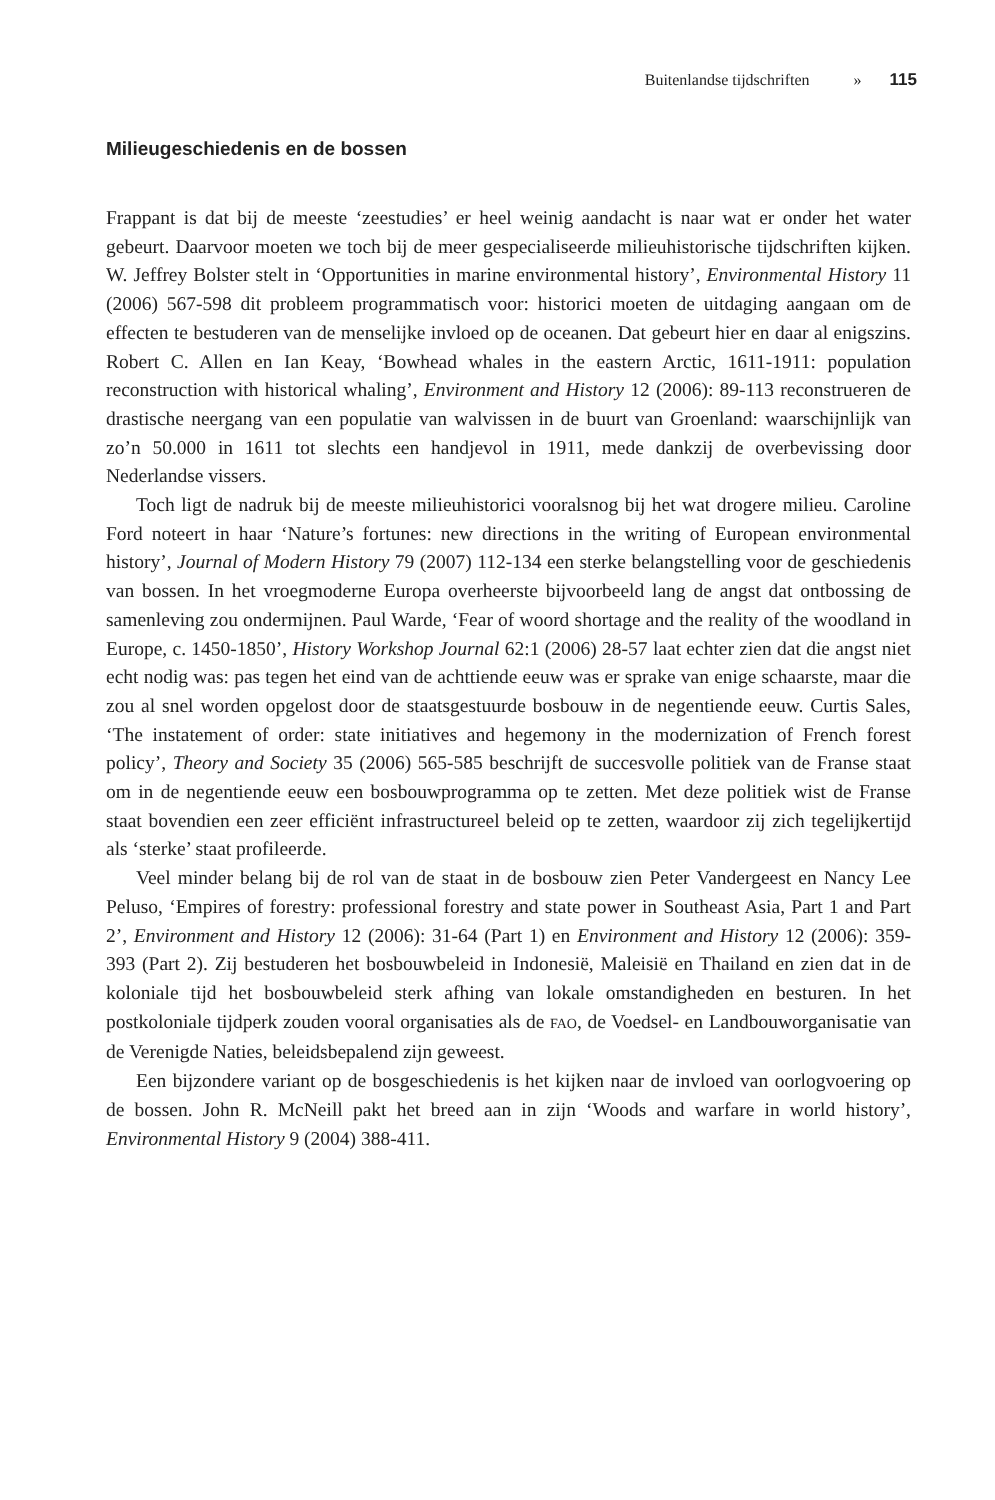Buitenlandse tijdschriften » 115
Milieugeschiedenis en de bossen
Frappant is dat bij de meeste ‘zeestudies’ er heel weinig aandacht is naar wat er onder het water gebeurt. Daarvoor moeten we toch bij de meer gespecialiseerde milieuhistorische tijdschriften kijken. W. Jeffrey Bolster stelt in ‘Opportunities in marine environmental history’, Environmental History 11 (2006) 567-598 dit probleem programmatisch voor: historici moeten de uitdaging aangaan om de effecten te bestuderen van de menselijke invloed op de oceanen. Dat gebeurt hier en daar al enigszins. Robert C. Allen en Ian Keay, ‘Bowhead whales in the eastern Arctic, 1611-1911: population reconstruction with historical whaling’, Environment and History 12 (2006): 89-113 reconstrueren de drastische neergang van een populatie van walvissen in de buurt van Groenland: waarschijnlijk van zo’n 50.000 in 1611 tot slechts een handjevol in 1911, mede dankzij de overbevissing door Nederlandse vissers.
Toch ligt de nadruk bij de meeste milieuhistorici vooralsnog bij het wat drogere milieu. Caroline Ford noteert in haar ‘Nature’s fortunes: new directions in the writing of European environmental history’, Journal of Modern History 79 (2007) 112-134 een sterke belangstelling voor de geschiedenis van bossen. In het vroegmoderne Europa overheerste bijvoorbeeld lang de angst dat ontbossing de samenleving zou ondermijnen. Paul Warde, ‘Fear of woord shortage and the reality of the woodland in Europe, c. 1450-1850’, History Workshop Journal 62:1 (2006) 28-57 laat echter zien dat die angst niet echt nodig was: pas tegen het eind van de achttiende eeuw was er sprake van enige schaarste, maar die zou al snel worden opgelost door de staatsgestuurde bosbouw in de negentiende eeuw. Curtis Sales, ‘The instatement of order: state initiatives and hegemony in the modernization of French forest policy’, Theory and Society 35 (2006) 565-585 beschrijft de succesvolle politiek van de Franse staat om in de negentiende eeuw een bosbouwprogramma op te zetten. Met deze politiek wist de Franse staat bovendien een zeer efficiënt infrastructureel beleid op te zetten, waardoor zij zich tegelijkertijd als ‘sterke’ staat profileerde.
Veel minder belang bij de rol van de staat in de bosbouw zien Peter Vandergeest en Nancy Lee Peluso, ‘Empires of forestry: professional forestry and state power in Southeast Asia, Part 1 and Part 2’, Environment and History 12 (2006): 31-64 (Part 1) en Environment and History 12 (2006): 359-393 (Part 2). Zij bestuderen het bosbouwbeleid in Indonesië, Maleisië en Thailand en zien dat in de koloniale tijd het bosbouwbeleid sterk afhing van lokale omstandigheden en besturen. In het postkoloniale tijdperk zouden vooral organisaties als de FAO, de Voedsel- en Landbouworganisatie van de Verenigde Naties, beleidsbepalend zijn geweest.
Een bijzondere variant op de bosgeschiedenis is het kijken naar de invloed van oorlogvoering op de bossen. John R. McNeill pakt het breed aan in zijn ‘Woods and warfare in world history’, Environmental History 9 (2004) 388-411.